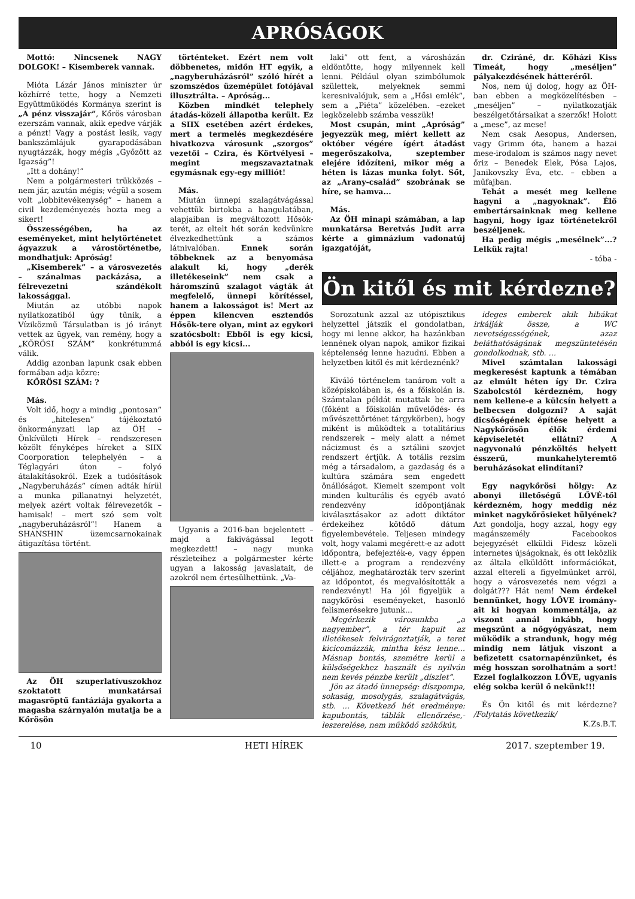APRÓSÁGOK
Mottó: Nincsenek NAGY DOLGOK! – Kisemberek vannak.
Mióta Lázár János miniszter úr közhírré tette, hogy a Nemzeti Együttműködés Kormánya szerint is „A pénz visszajár”, Kőrös városban ezerszám vannak, akik epedve várják a pénzt! Vagy a postást lesik, vagy bankszámlájuk gyarapodásában nyugtázzák, hogy mégis „Győzött az Igazság”!
„Itt a dohány!”
Nem a polgármesteri trükközés – nem jár, azután mégis; végül a sosem volt „lobbitevékenység” – hanem a civil kezdeményezés hozta meg a sikert!
Összességében, ha az eseményeket, mint helytörténetet ágyazzuk a várostörténetbe, mondhatjuk: Apróság!
„Kisemberek” – a városvezetés – szánalmas packázása, a félrevezetni szándékolt lakossággal.
Miután az utóbbi napok nyilatkozatiból úgy tűnik, a Víziközmű Társulatban is jó irányt vettek az ügyek, van remény, hogy a „KŐRÖSI SZÁM” konkrétummá válik.
Addig azonban lapunk csak ebben formában adja közre:
KŐRÖSI SZÁM: ?
Más.
Volt idő, hogy a mindig „pontosan” és „hitelesen” tájékoztató önkormányzati lap az ÖH – Önkívületi Hírek – rendszeresen közölt fényképes híreket a SIIX Coorporation telephelyén – a Téglagyári úton – folyó átalakításokról. Ezek a tudósítások „Nagyberuházás” címen adták hírül a munka pillanatnyi helyzetét, melyek azért voltak félrevezetők – hamisak! – mert szó sem volt „nagyberuházásról”! Hanem a SHANSHIN üzemcsarnokainak átigazítása történt.
Az ÖH szuperlatívuszokhoz szoktatott munkatársai magasröptű fantáziája gyakorta a magasba szárnyalón mutatja be a Kőrösön
történteket. Ezért nem volt döbbenetes, midőn HT egyik, a „nagyberuházásról” szóló hírét a szomszédos üzemépület fotójával illusztrálta. – Apróság...
Közben mindkét telephely átadás-közeli állapotba került. Ez a SIIX esetében azért érdekes, mert a termelés megkezdésére hivatkozva városunk „szorgos” vezetői – Czira, és Körtvélyesi – megint megszavaztatnak egymásnak egy-egy milliót!
Más.
Miután ünnepi szalagátvágással vehettük birtokba a hangulatában, alapjaiban is megváltozott Hősök-terét, az eltelt hét során kedvünkre élvezkedhettünk a számos látnivalóban. Ennek során többeknek az a benyomása alakult ki, hogy „derék illetékeseink” nem csak a háromszínű szalagot vágták át megfelelő, ünnepi körítéssel, hanem a lakosságot is! Mert az éppen kilencven esztendős Hősök-tere olyan, mint az egykori szatócsbolt: Ebből is egy kicsi, abból is egy kicsi...
Ugyanis a 2016-ban bejelentett – majd a fakivágással legott megkezdett! – nagy munka részleteihez a polgármester kérte ugyan a lakosság javaslatait, de azokról nem értesülhettünk. „Va-
laki” ott fent, a városházán eldöntötte, hogy milyennek kell lenni. Például olyan szimbólumok születtek, melyeknek semmi keresnivalójuk, sem a „Hősi emlék”, sem a „Piéta” közelében. –ezeket legközelebb számba vesszük!
Most csupán, mint „Apróság” jegyezzük meg, miért kellett az október végére ígért átadást megerőszakolva, szeptember elejére időzíteni, mikor még a héten is lázas munka folyt. Sőt, az „Arany-család” szobrának se híre, se hamva...
Más.
Az ÖH minapi számában, a lap munkatársa Beretvás Judit arra kérte a gimnázium vadonatúj igazgatóját,
dr. Cziráné, dr. Kőházi Kiss Timeát, hogy „meséljen” pályakezdésének hátteréről.
Nos, nem új dolog, hogy az ÖH-ban ebben a megközelítésben – „meséljen” – nyilatkozatják beszélgetőtársaikat a szerzők! Holott a „mese”, az mese!
Nem csak Aesopus, Andersen, vagy Grimm óta, hanem a hazai mese-irodalom is számos nagy nevet őriz – Benedek Elek, Pósa Lajos, Janikovszky Éva, etc. – ebben a műfajban.
Tehát a mesét meg kellene hagyni a „nagyoknak”. Élő embertársainknak meg kellene hagyni, hogy igaz történetekről beszéljenek.
Ha pedig mégis „mesélnek”...? Lelkük rajta!
- tóba -
Ön kitől és mit kérdezne?
Sorozatunk azzal az utópisztikus helyzettel játszik el gondolatban, hogy mi lenne akkor, ha hazánkban lennének olyan napok, amikor fizikai képtelenség lenne hazudni. Ebben a helyzetben kitől és mit kérdeznénk?
Kiváló történelem tanárom volt a középiskolában is, és a főiskolán is. Számtalan példát mutattak be arra (főként a főiskolán művelődés- és művészettörténet tárgykörben), hogy miként is működtek a totalitárius rendszerek – mely alatt a német nácizmust és a sztálini szovjet rendszert értjük. A totális rezsim még a társadalom, a gazdaság és a kultúra számára sem engedett önállóságot. Kiemelt szempont volt minden kulturális és egyéb avató rendezvény időpontjának kiválasztásakor az adott diktátor érdekeihez kötődő dátum figyelembevétele. Teljesen mindegy volt, hogy valami megérett-e az adott időpontra, befejezték-e, vagy éppen illett-e a program a rendezvény céljához, meghatározták terv szerint az időpontot, és megvalósították a rendezvényt! Ha jól figyeljük a nagykőrösi eseményeket, hasonló felismerésekre jutunk...
Megérkezik városunkba „a nagyember”, a tér kapuit az illetékesek felvirágoztatják, a teret kicicomázzák, mintha kész lenne… Másnap bontás, szemétre kerül a külsőségekhez használt és nyilván nem kevés pénzbe került „díszlet”.
Jön az átadó ünnepség: díszpompa, sokaság, mosolygás, szalagátvágás, stb. … Következő hét eredménye: kapubontás, táblák ellenőrzése,-leszerelése, nem működő szökőkút,
ideges emberek akik hibákat irkálják össze, a WC nevetségességének, azaz beláthatóságának megszüntetésén gondolkodnak, stb. …
Mivel számtalan lakossági megkeresést kaptunk a témában az elmúlt héten így Dr. Czira Szabolcstól kérdezném, hogy nem kellene-e a külcsín helyett a belbecsen dolgozni? A saját dicsőségének építése helyett a Nagykőrösön élők érdemi képviseletét ellátni? A nagyvonalú pénzköltés helyett ésszerű, munkahelyteremtő beruházásokat elindítani?
Egy nagykőrösi hölgy: Az abonyi illetőségű LŐVÉ-től kérdezném, hogy meddig néz minket nagykőrösieket hülyének? Azt gondolja, hogy azzal, hogy egy magánszemély Facebookos bejegyzését elküldi Fidesz közeli internetes újságoknak, és ott leközlik az általa elküldött információkat, azzal eltereli a figyelmünket arról, hogy a városvezetés nem végzi a dolgát??? Hát nem! Nem érdekel bennünket, hogy LŐVE iromány­ait ki hogyan kommentálja, az viszont annál inkább, hogy megszűnt a nőgyógyászat, nem működik a strandunk, hogy még mindig nem látjuk viszont a befizetett csatornapénzünket, és még hosszan sorolhatnám a sort! Ezzel foglalkozzon LŐVE, ugyanis elég sokba kerül ő nekünk!!!
És Ön kitől és mit kérdezne? /Folytatás következik/
K.Zs.B.T.
10 HETI HÍREK 2017. szeptember 19.